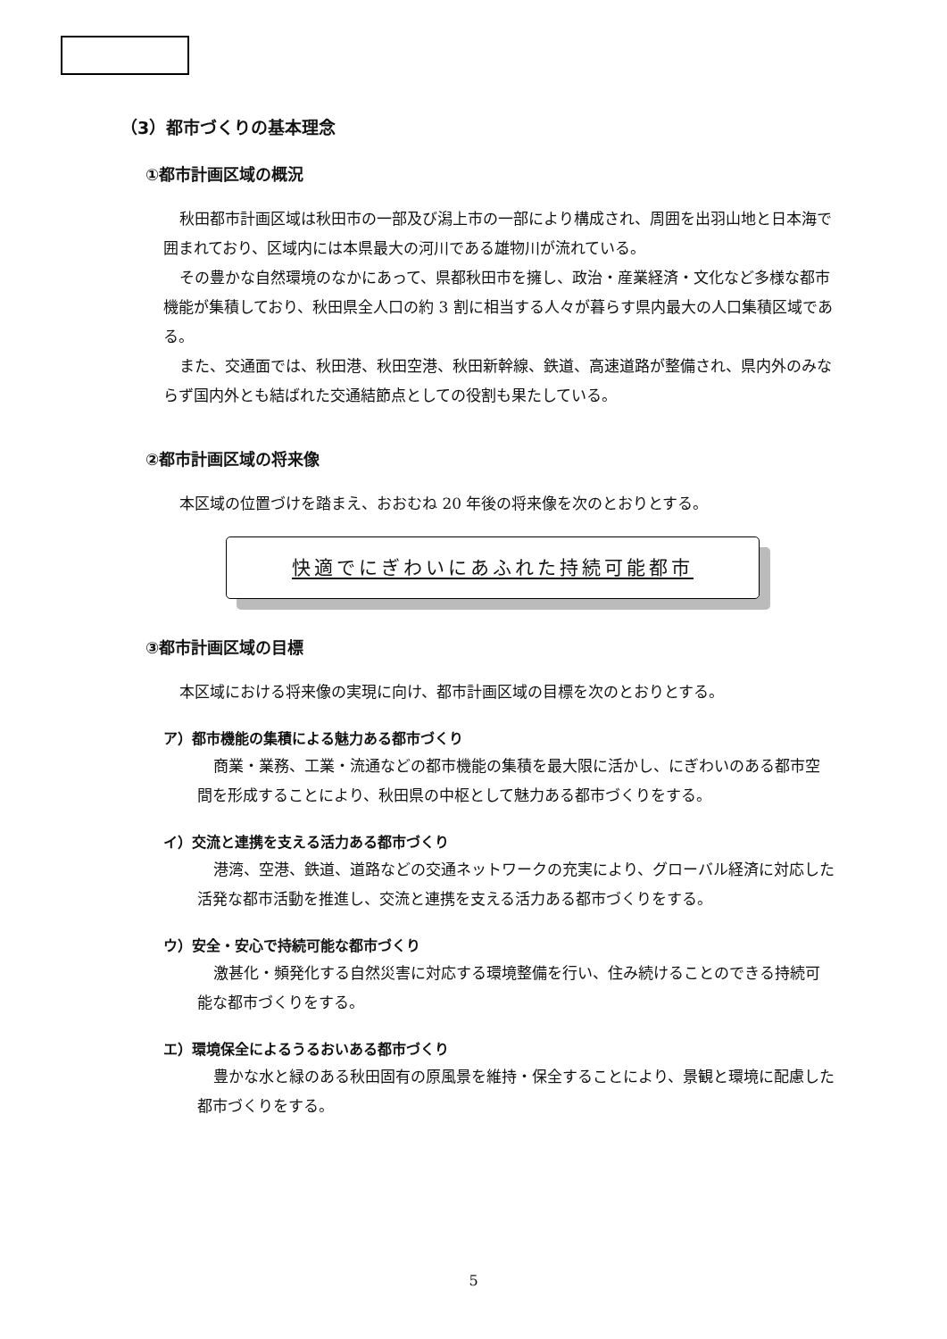（3）都市づくりの基本理念
①都市計画区域の概況
秋田都市計画区域は秋田市の一部及び潟上市の一部により構成され、周囲を出羽山地と日本海で囲まれており、区域内には本県最大の河川である雄物川が流れている。
その豊かな自然環境のなかにあって、県都秋田市を擁し、政治・産業経済・文化など多様な都市機能が集積しており、秋田県全人口の約 3 割に相当する人々が暮らす県内最大の人口集積区域である。
また、交通面では、秋田港、秋田空港、秋田新幹線、鉄道、高速道路が整備され、県内外のみならず国内外とも結ばれた交通結節点としての役割も果たしている。
②都市計画区域の将来像
本区域の位置づけを踏まえ、おおむね 20 年後の将来像を次のとおりとする。
快適でにぎわいにあふれた持続可能都市
③都市計画区域の目標
本区域における将来像の実現に向け、都市計画区域の目標を次のとおりとする。
ア）都市機能の集積による魅力ある都市づくり
商業・業務、工業・流通などの都市機能の集積を最大限に活かし、にぎわいのある都市空間を形成することにより、秋田県の中枢として魅力ある都市づくりをする。
イ）交流と連携を支える活力ある都市づくり
港湾、空港、鉄道、道路などの交通ネットワークの充実により、グローバル経済に対応した活発な都市活動を推進し、交流と連携を支える活力ある都市づくりをする。
ウ）安全・安心で持続可能な都市づくり
激甚化・頻発化する自然災害に対応する環境整備を行い、住み続けることのできる持続可能な都市づくりをする。
エ）環境保全によるうるおいある都市づくり
豊かな水と緑のある秋田固有の原風景を維持・保全することにより、景観と環境に配慮した都市づくりをする。
5